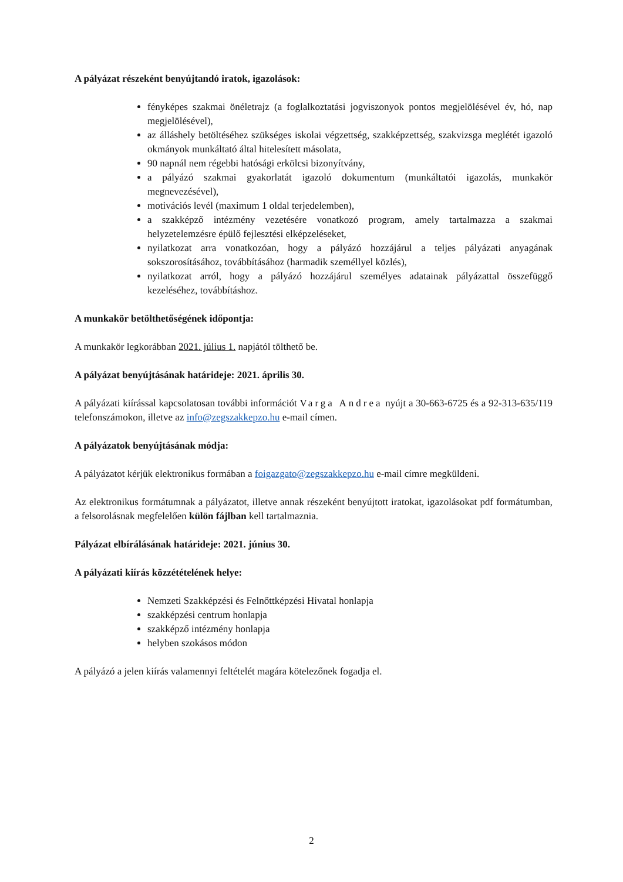A pályázat részeként benyújtandó iratok, igazolások:
fényképes szakmai önéletrajz (a foglalkoztatási jogviszonyok pontos megjelölésével év, hó, nap megjelölésével),
az álláshely betöltéséhez szükséges iskolai végzettség, szakképzettség, szakvizsga meglétét igazoló okmányok munkáltató által hitelesített másolata,
90 napnál nem régebbi hatósági erkölcsi bizonyítvány,
a pályázó szakmai gyakorlatát igazoló dokumentum (munkáltatói igazolás, munkakör megnevezésével),
motivációs levél (maximum 1 oldal terjedelemben),
a szakképző intézmény vezetésére vonatkozó program, amely tartalmazza a szakmai helyzetelemzésre épülő fejlesztési elképzeléseket,
nyilatkozat arra vonatkozóan, hogy a pályázó hozzájárul a teljes pályázati anyagának sokszorosításához, továbbításához (harmadik személlyel közlés),
nyilatkozat arról, hogy a pályázó hozzájárul személyes adatainak pályázattal összefüggő kezeléséhez, továbbításhoz.
A munkakör betölthetőségének időpontja:
A munkakör legkorábban 2021. július 1. napjától tölthető be.
A pályázat benyújtásának határideje: 2021. április 30.
A pályázati kiírással kapcsolatosan további információt Varga Andrea nyújt a 30-663-6725 és a 92-313-635/119 telefonszámokon, illetve az info@zegszakkepzo.hu e-mail címen.
A pályázatok benyújtásának módja:
A pályázatot kérjük elektronikus formában a foigazgato@zegszakkepzo.hu e-mail címre megküldeni.
Az elektronikus formátumnak a pályázatot, illetve annak részeként benyújtott iratokat, igazolásokat pdf formátumban, a felsorolásnak megfelelően külön fájlban kell tartalmaznia.
Pályázat elbírálásának határideje: 2021. június 30.
A pályázati kiírás közzétételének helye:
Nemzeti Szakképzési és Felnőttképzési Hivatal honlapja
szakképzési centrum honlapja
szakképző intézmény honlapja
helyben szokásos módon
A pályázó a jelen kiírás valamennyi feltételét magára kötelezőnek fogadja el.
2